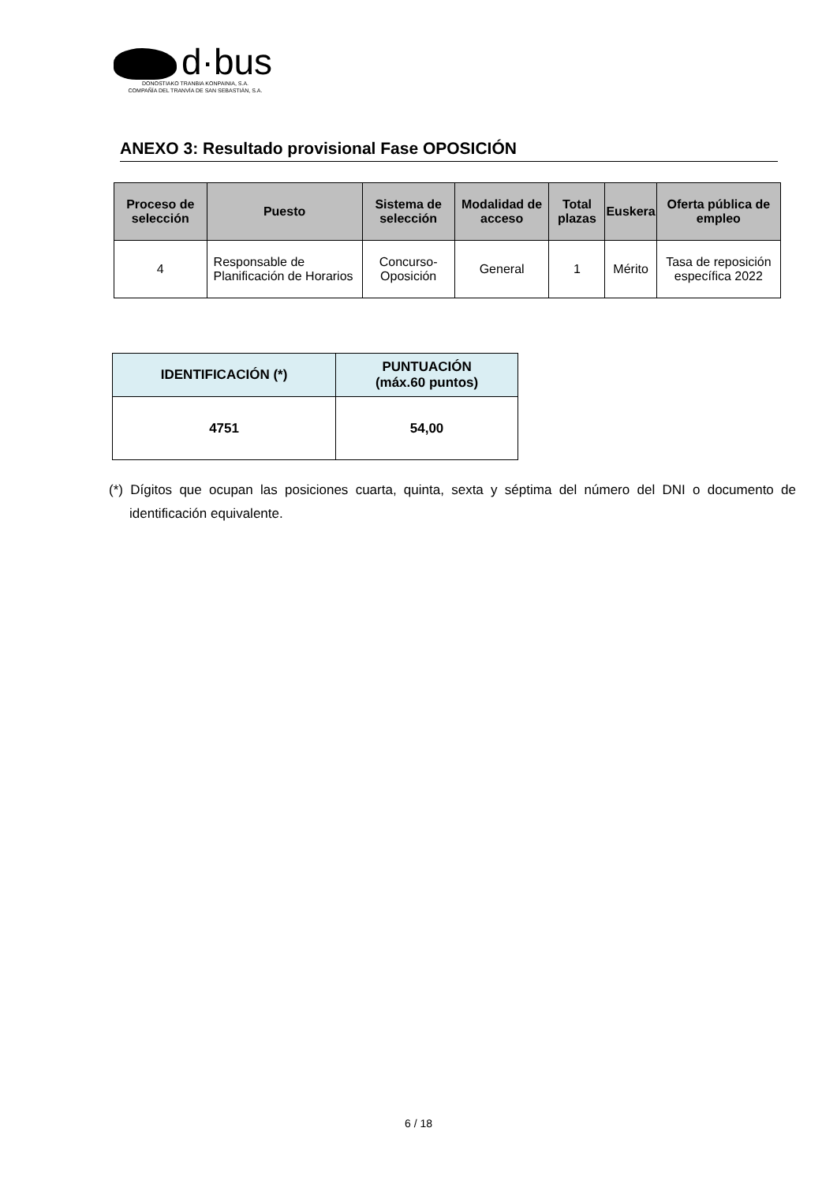d·bus
DONOSTIAKO TRANBIA KONPAINIA, S.A.
COMPAÑÍA DEL TRANVÍA DE SAN SEBASTIÁN, S.A.
ANEXO 3: Resultado provisional Fase OPOSICIÓN
| Proceso de selección | Puesto | Sistema de selección | Modalidad de acceso | Total plazas | Euskera | Oferta pública de empleo |
| --- | --- | --- | --- | --- | --- | --- |
| 4 | Responsable de Planificación de Horarios | Concurso-Oposición | General | 1 | Mérito | Tasa de reposición específica 2022 |
| IDENTIFICACIÓN (*) | PUNTUACIÓN (máx.60 puntos) |
| --- | --- |
| 4751 | 54,00 |
(*) Dígitos que ocupan las posiciones cuarta, quinta, sexta y séptima del número del DNI o documento de identificación equivalente.
6 / 18